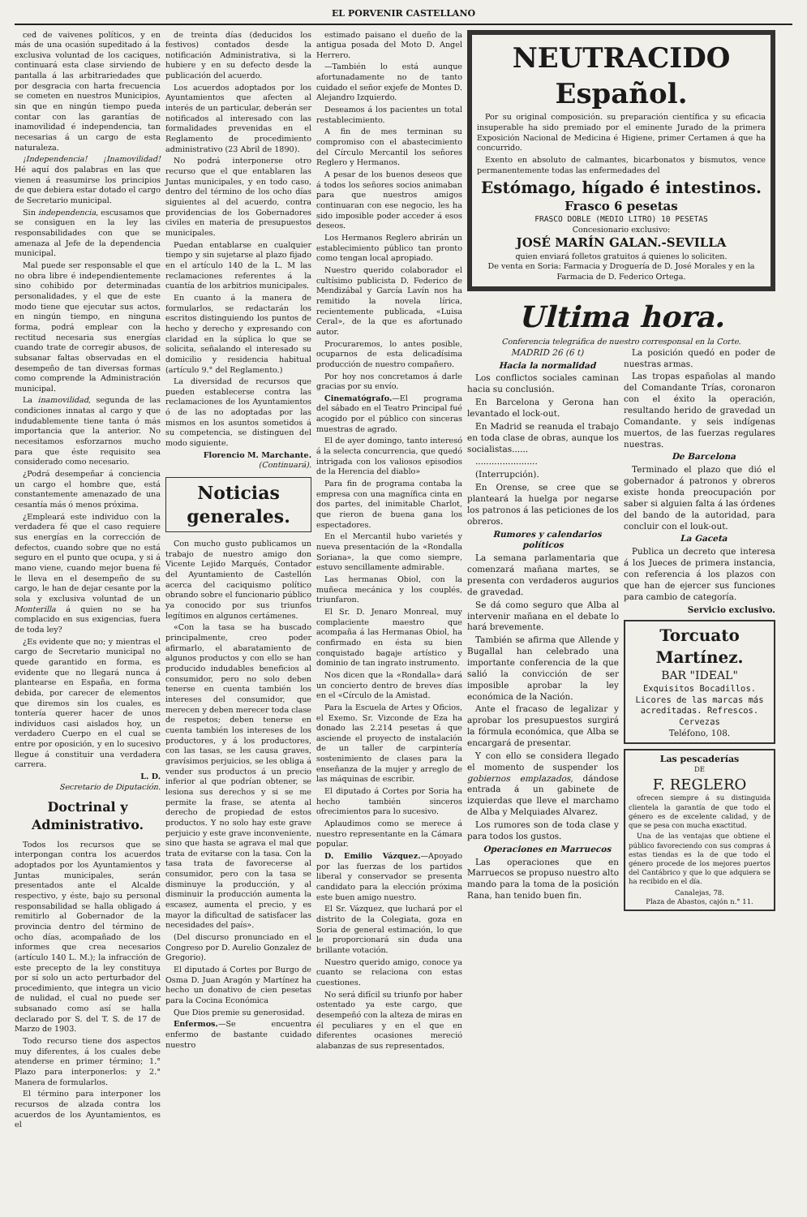EL PORVENIR CASTELLANO
ced de vaivenes políticos, y en más de una ocasión supeditado á la exclusiva voluntad de los caciques, continuará esta clase sirviendo de pantalla á las arbitrariedades que por desgracia con harta frecuencia se cometen en nuestros Municipios, sin que en ningún tiempo pueda contar con las garantías de inamovilidad é independencia, tan necesarias á un cargo de esta naturaleza.
¡Independencia! ¡Inamovilidad! Hé aquí dos palabras en las que vienen á reasumirse los principios de que debiera estar dotado el cargo de Secretario municipal.
Sin independencia, escusamos que se consiguen en la ley las responsabilidades con que se amenaza al Jefe de la dependencia municipal.
Mal puede ser responsable el que no obra libre é independientemente sino cohibido por determinadas personalidades, y el que de este modo tiene que ejecutar sus actos, en ningún tiempo, en ninguna forma, podrá emplear con la rectitud necesaria sus energías cuando trate de corregir abusos, de subsanar faltas observadas en el desempeño de tan diversas formas como comprende la Administración municipal.
La inamovilidad, segunda de las condiciones innatas al cargo y que indudablemente tiene tanta ó más importancia que la anterior. No necesitamos esforzarnos mucho para que éste requisito sea considerado como necesario.
¿Podrá desempeñar á conciencia un cargo el hombre que, está constantemente amenazado de una cesantía más ó menos próxima.
¿Empleará este individuo con la verdadera fé que el caso requiere sus energías en la corrección de defectos, cuando sobre que no está seguro en el punto que ocupa, y si á mano viene, cuando mejor buena fé le lleva en el desempeño de su cargo, le han de dejar cesante por la sola y exclusiva voluntad de un Monterilla á quien no se ha complacido en sus exigencias, fuera de toda ley?
¿Es evidente que no; y mientras el cargo de Secretario municipal no quede garantido en forma, es evidente que no llegará nunca á plantearse en España, en forma debida, por carecer de elementos que diremos sin los cuales, es tontería querer hacer de unos individuos casi aislados hoy, un verdadero Cuerpo en el cual se entre por oposición, y en lo sucesivo llegue á constituir una verdadera carrera.
L. D.
Secretario de Diputación.
Doctrinal y Administrativo.
Todos los recursos que se interpongan contra los acuerdos adoptados por los Ayuntamientos y Juntas municipales, serán presentados ante el Alcalde respectivo, y éste, bajo su personal responsabilidad se halla obligado á remitirlo al Gobernador de la provincia dentro del término de ocho días, acompañado de los informes que crea necesarios (artículo 140 L. M.); la infracción de este precepto de la ley constituya por sí solo un acto perturbador del procedimiento, que integra un vicio de nulidad, el cual no puede ser subsanado como así se halla declarado por S. del T. S. de 17 de Marzo de 1903.
Todo recurso tiene dos aspectos muy diferentes, á los cuales debe atenderse en primer término; 1.° Plazo para interponerlos: y 2.° Manera de formularlos.
El término para interponer los recursos de alzada contra los acuerdos de los Ayuntamientos, es el
de treinta días (deducidos los festivos) contados desde la notificación Administrativa, si la hubiere y en su defecto desde la publicación del acuerdo.
Los acuerdos adoptados por los Ayuntamientos que afecten al interés de un particular, deberán ser notificados al interesado con las formalidades prevenidas en el Reglamento de procedimiento administrativo (23 Abril de 1890).
No podrá interponerse otro recurso que el que entablaren las Juntas municipales, y en todo caso, dentro del término de los ocho días siguientes al del acuerdo, contra providencias de los Gobernadores civiles en materia de presupuestos municipales.
Puedan entablarse en cualquier tiempo y sin sujetarse al plazo fijado en el artículo 140 de la L. M las reclamaciones referentes á la cuantía de los arbitrios municipales.
En cuanto á la manera de formularlos, se redactarán los escritos distinguiendo los puntos de hecho y derecho y expresando con claridad en la súplica lo que se solicita, señalando el interesado su domicilio y residencia habitual (artículo 9.° del Reglamento.)
La diversidad de recursos que pueden establecerse contra las reclamaciones de los Ayuntamientos ó de las no adoptadas por las mismos en los asuntos sometidos á su competencia, se distinguen del modo siguiente.
Florencio M. Marchante.
(Continuará).
Noticias generales.
Con mucho gusto publicamos un trabajo de nuestro amigo don Vicente Lejido Marqués, Contador del Ayuntamiento de Castellón acerca del caciquismo político obrando sobre el funcionario público ya conocido por sus triunfos legítimos en algunos certámenes.
«Con la tasa se ha buscado principalmente, creo poder afirmarlo, el abaratamiento de algunos productos y con ello se han producido indudables beneficios al consumidor, pero no solo deben tenerse en cuenta también los intereses del consumidor, que merecen y deben merecer toda clase de respetos; deben tenerse en cuenta también los intereses de los productores, y á los productores, con las tasas, se les causa graves, gravísimos perjuicios, se les obliga á vender sus productos á un precio inferior al que podrían obtener, se lesiona sus derechos y si se me permite la frase, se atenta al derecho de propiedad de estos productos. Y no solo hay este grave perjuicio y este grave inconveniente, sino que hasta se agrava el mal que trata de evitarse con la tasa. Con la tasa trata de favorecerse al consumidor, pero con la tasa se disminuye la producción, y al disminuir la producción aumenta la escasez, aumenta el precio, y es mayor la dificultad de satisfacer las necesidades del país».
(Del discurso pronunciado en el Congreso por D. Aurelio Gonzalez de Gregorio).
El diputado á Cortes por Burgo de Osma D. Juan Aragón y Martínez ha hecho un donativo de cien pesetas para la Cocina Económica
Que Dios premie su generosidad.
Enfermos.—Se encuentra enfermo de bastante cuidado nuestro
estimado paisano el dueño de la antigua posada del Moto D. Angel Herrero.
—También lo está aunque afortunadamente no de tanto cuidado el señor exjefe de Montes D. Alejandro Izquierdo.
Deseamos á los pacientes un total restablecimiento.
A fin de mes terminan su compromiso con el abastecimiento del Círculo Mercantil los señores Reglero y Hermanos.
A pesar de los buenos deseos que á todos los señores socios animaban para que nuestros amigos continuaran con ese negocio, les ha sido imposible poder acceder á esos deseos.
Los Hermanos Reglero abrirán un establecimiento público tan pronto como tengan local apropiado.
Nuestro querido colaborador el cultísimo publicista D. Federico de Mendizábal y García Lavín nos ha remitido la novela lírica, recientemente publicada, «Luisa Ceral», de la que es afortunado autor.
Procuraremos, lo antes posible, ocuparnos de esta delicadísima producción de nuestro compañero.
Por hoy nos concretamos á darle gracias por su envío.
Cinematógrafo.—El programa del sábado en el Teatro Principal fué acogido por el público con sinceras muestras de agrado.
El de ayer domingo, tanto interesó á la selecta concurrencia, que quedó intrigada con los valiosos episodios de la Herencia del diablo»
Para fin de programa contaba la empresa con una magnífica cinta en dos partes, del inimitable Charlot, que rieron de buena gana los espectadores.
En el Mercantil hubo varietés y nueva presentación de la «Rondalla Soriana», la que como siempre, estuvo sencillamente admirable.
Las hermanas Obiol, con la muñeca mecánica y los couplés, triunfaron.
El Sr. D. Jenaro Monreal, muy complaciente maestro que acompaña á las Hermanas Obiol, ha confirmado en ésta su bien conquistado bagaje artístico y dominio de tan ingrato instrumento.
Nos dicen que la «Rondalla» dará un concierto dentro de breves días en el «Círculo de la Amistad.
Para la Escuela de Artes y Oficios, el Exemo. Sr. Vizconde de Eza ha donado las 2.214 pesetas á que asciende el proyecto de instalación de un taller de carpintería sostenimiento de clases para la enseñanza de la mujer y arreglo de las máquinas de escribir.
El diputado á Cortes por Soria ha hecho también sinceros ofrecimientos para lo sucesivo.
Aplaudimos como se merece á nuestro representante en la Cámara popular.
D. Emilio Vázquez.—Apoyado por las fuerzas de los partidos liberal y conservador se presenta candidato para la elección próxima este buen amigo nuestro.
El Sr. Vázquez, que luchará por el distrito de la Colegiata, goza en Soria de general estimación, lo que le proporcionará sin duda una brillante votación.
Nuestro querido amigo, conoce ya cuanto se relaciona con estas cuestiones.
No será difícil su triunfo por haber ostentado ya este cargo, que desempeñó con la alteza de miras en él peculiares y en el que en diferentes ocasiones mereció alabanzas de sus representados.
NEUTRACIDO
Español.
Por su original composición. su preparación científica y su eficacia insuperable ha sido premiado por el eminente Jurado de la primera Exposición Nacional de Medicina é Higiene, primer Certamen á que ha concurrido.
Exento en absoluto de calmantes, bicarbonatos y bismutos, vence permanentemente todas las enfermedades del
Estómago, hígado é intestinos.
Frasco 6 pesetas
FRASCO DOBLE (MEDIO LITRO) 10 PESETAS
Concesionario exclusivo:
JOSÉ MARÍN GALAN.-SEVILLA
quien enviará folletos gratuitos á quienes lo soliciten.
De venta en Soria: Farmacia y Droguería de D. José Morales y en la Farmacia de D. Federico Ortega.
Ultima hora.
Conferencia telegráfica de nuestro corresponsal en la Corte.
MADRID 26 (6 t)
Hacia la normalidad
Los conflictos sociales caminan hacia su conclusión.
En Barcelona y Gerona han levantado el lock-out.
En Madrid se reanuda el trabajo en toda clase de obras, aunque los socialistas......
.......................
(Interrupción).
En Orense, se cree que se planteará la huelga por negarse los patronos á las peticiones de los obreros.
Rumores y calendarios políticos
La semana parlamentaria que comenzará mañana martes, se presenta con verdaderos augurios de gravedad.
Se dá como seguro que Alba al intervenir mañana en el debate lo hará brevemente.
También se afirma que Allende y Bugallal han celebrado una importante conferencia de la que salió la convicción de ser imposible aprobar la ley económica de la Nación.
Ante el fracaso de legalizar y aprobar los presupuestos surgirá la fórmula económica, que Alba se encargará de presentar.
Y con ello se considera llegado el momento de suspender los gobiernos emplazados, dándose entrada á un gabinete de izquierdas que lleve el marchamo de Alba y Melquiades Alvarez.
Los rumores son de toda clase y para todos los gustos.
Operaciones en Marruecos
Las operaciones que en Marruecos se propuso nuestro alto mando para la toma de la posición Rana, han tenido buen fin.
La posición quedó en poder de nuestras armas.
Las tropas españolas al mando del Comandante Trías, coronaron con el éxito la operación, resultando herido de gravedad un Comandante. y seis indígenas muertos, de las fuerzas regulares nuestras.
De Barcelona
Terminado el plazo que dió el gobernador á patronos y obreros existe honda preocupación por saber si alguien falta á las órdenes del bando de la autoridad, para concluir con el louk-out.
La Gaceta
Publica un decreto que interesa á los Jueces de primera instancia, con referencia á los plazos con que han de ejercer sus funciones para cambio de categoría.
Servicio exclusivo.
Torcuato Martínez.
BAR "IDEAL"
Exquisitos Bocadillos. Licores de las marcas más acreditadas. Refrescos. Cervezas
Teléfono, 108.
Las pescaderías
DE
F. REGLERO
ofrecen siempre á su distinguida clientela la garantía de que todo el género es de excelente calidad, y de que se pesa con mucha exactitud.
Una de las ventajas que obtiene el público favoreciendo con sus compras á estas tiendas es la de que todo el género procede de los mejores puertos del Cantábrico y que lo que adquiera se ha recibido en el día.
Canalejas, 78.
Plaza de Abastos, cajón n.° 11.